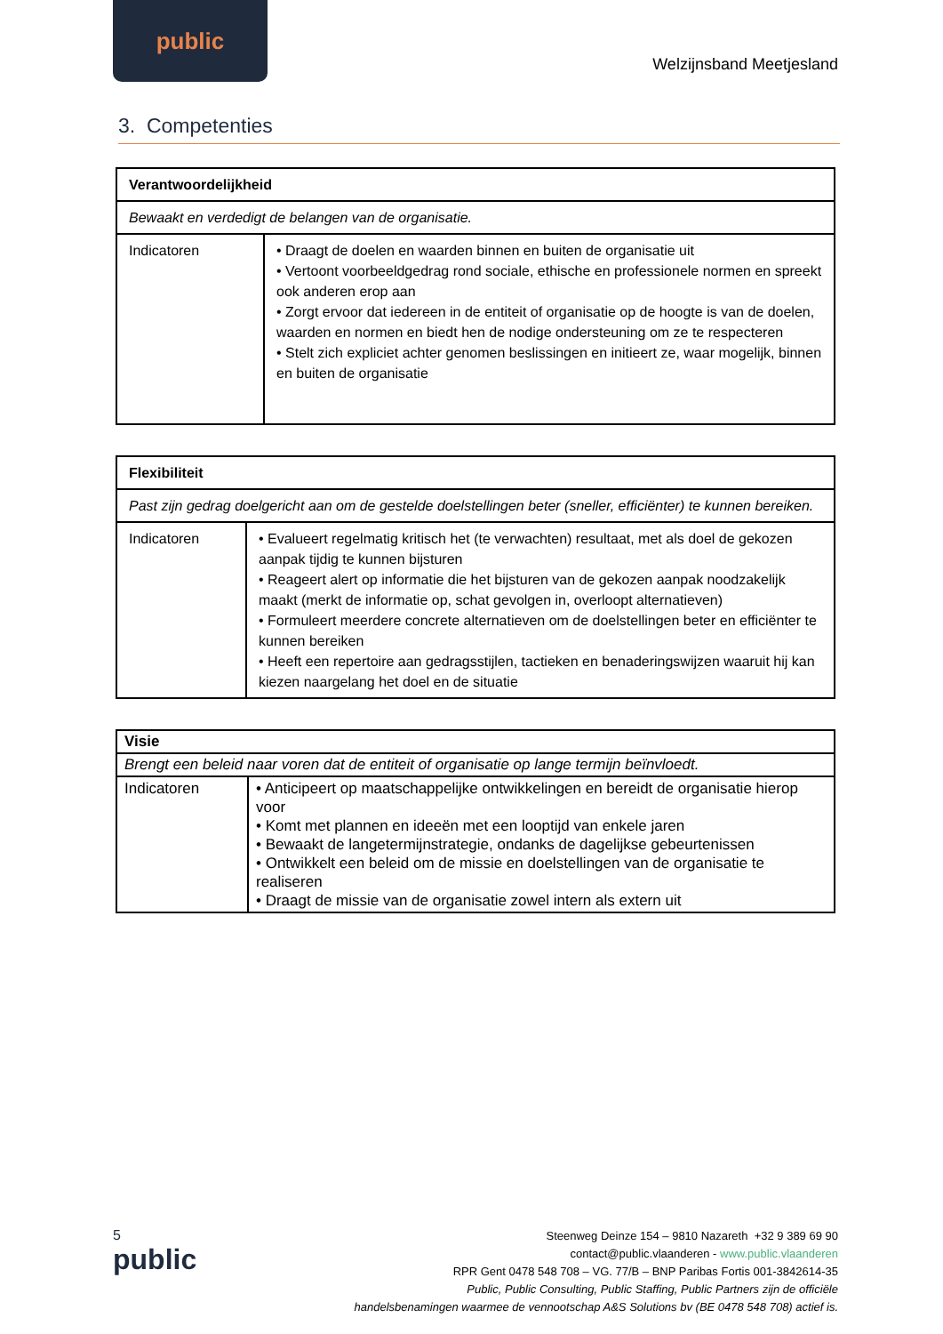public
Welzijnsband Meetjesland
3. Competenties
| Verantwoordelijkheid | |
| Bewaakt en verdedigt de belangen van de organisatie. | |
| Indicatoren | • Draagt de doelen en waarden binnen en buiten de organisatie uit • Vertoont voorbeeldgedrag rond sociale, ethische en professionele normen en spreekt ook anderen erop aan • Zorgt ervoor dat iedereen in de entiteit of organisatie op de hoogte is van de doelen, waarden en normen en biedt hen de nodige ondersteuning om ze te respecteren • Stelt zich expliciet achter genomen beslissingen en initieert ze, waar mogelijk, binnen en buiten de organisatie |
| Flexibiliteit | |
| Past zijn gedrag doelgericht aan om de gestelde doelstellingen beter (sneller, efficiënter) te kunnen bereiken. | |
| Indicatoren | • Evalueert regelmatig kritisch het (te verwachten) resultaat, met als doel de gekozen aanpak tijdig te kunnen bijsturen • Reageert alert op informatie die het bijsturen van de gekozen aanpak noodzakelijk maakt (merkt de informatie op, schat gevolgen in, overloopt alternatieven) • Formuleert meerdere concrete alternatieven om de doelstellingen beter en efficiënter te kunnen bereiken • Heeft een repertoire aan gedragsstijlen, tactieken en benaderingswijzen waaruit hij kan kiezen naargelang het doel en de situatie |
| Visie | |
| Brengt een beleid naar voren dat de entiteit of organisatie op lange termijn beïnvloedt. | |
| Indicatoren | • Anticipeert op maatschappelijke ontwikkelingen en bereidt de organisatie hierop voor • Komt met plannen en ideeën met een looptijd van enkele jaren • Bewaakt de langetermijnstrategie, ondanks de dagelijkse gebeurtenissen • Ontwikkelt een beleid om de missie en doelstellingen van de organisatie te realiseren • Draagt de missie van de organisatie zowel intern als extern uit |
5
public
Steenweg Deinze 154 – 9810 Nazareth +32 9 389 69 90
contact@public.vlaanderen - www.public.vlaanderen
RPR Gent 0478 548 708 – VG. 77/B – BNP Paribas Fortis 001-3842614-35
Public, Public Consulting, Public Staffing, Public Partners zijn de officiële
handelsbenamingen waarmee de vennootschap A&S Solutions bv (BE 0478 548 708) actief is.